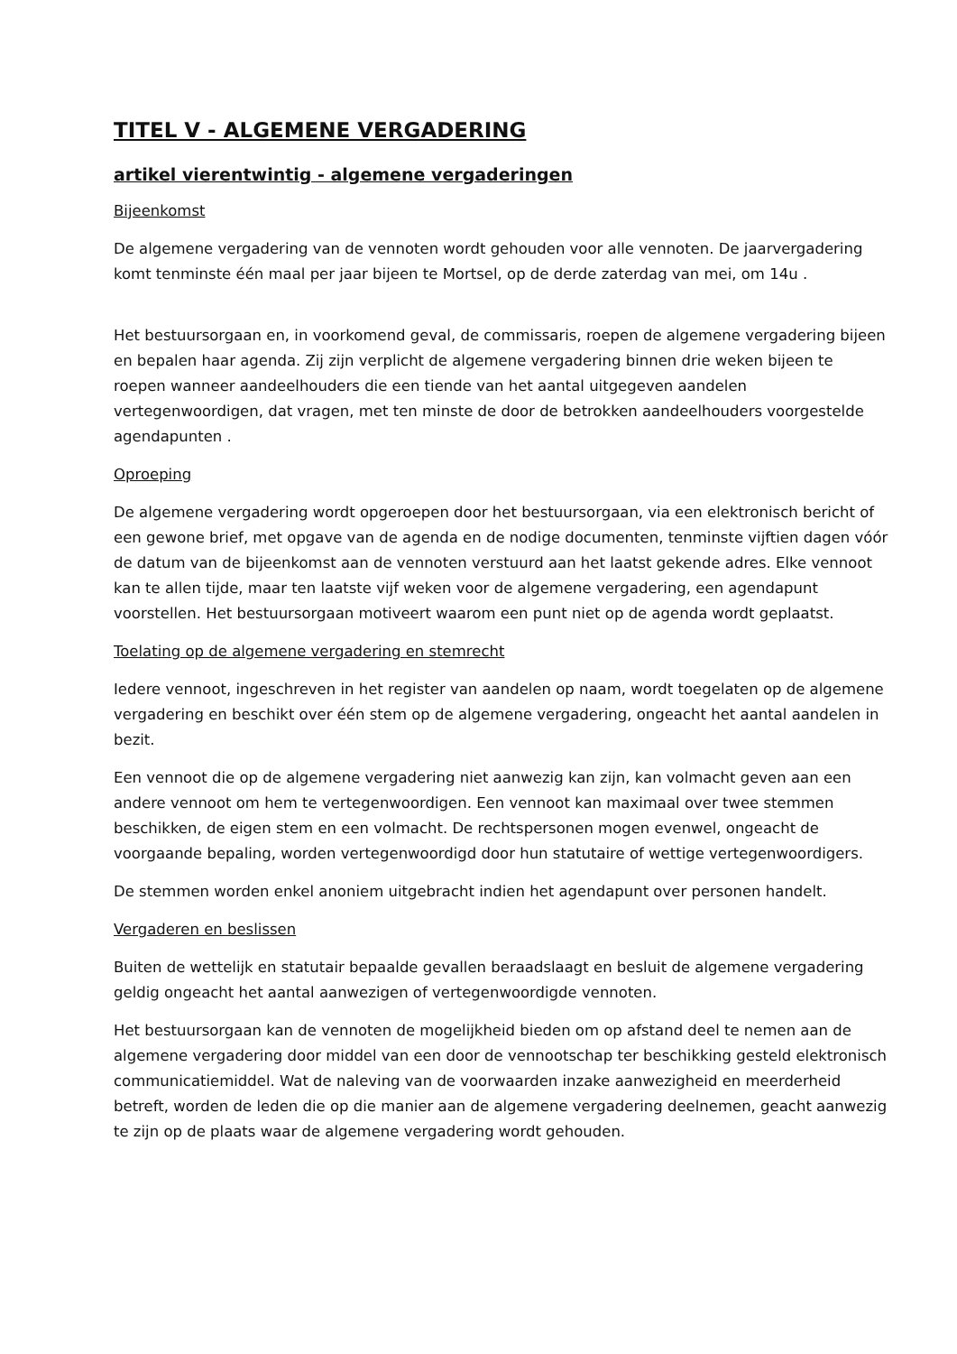TITEL V - ALGEMENE VERGADERING
artikel vierentwintig - algemene vergaderingen
Bijeenkomst
De algemene vergadering van de vennoten wordt gehouden voor alle vennoten. De jaarvergadering komt tenminste één maal per jaar bijeen te Mortsel, op de derde zaterdag van mei, om 14u .
Het bestuursorgaan en, in voorkomend geval, de commissaris, roepen de algemene vergadering bijeen en bepalen haar agenda. Zij zijn verplicht de algemene vergadering binnen drie weken bijeen te roepen wanneer aandeelhouders die een tiende van het aantal uitgegeven aandelen vertegenwoordigen, dat vragen, met ten minste de door de betrokken aandeelhouders voorgestelde agendapunten .
Oproeping
De algemene vergadering wordt opgeroepen door het bestuursorgaan, via een elektronisch bericht of een gewone brief, met opgave van de agenda en de nodige documenten, tenminste vijftien dagen vóór de datum van de bijeenkomst aan de vennoten verstuurd aan het laatst gekende adres. Elke vennoot kan te allen tijde, maar ten laatste vijf weken voor de algemene vergadering, een agendapunt voorstellen. Het bestuursorgaan motiveert waarom een punt niet op de agenda wordt geplaatst.
Toelating op de algemene vergadering en stemrecht
Iedere vennoot, ingeschreven in het register van aandelen op naam, wordt toegelaten op de algemene vergadering en beschikt over één stem op de algemene vergadering, ongeacht het aantal aandelen in bezit.
Een vennoot die op de algemene vergadering niet aanwezig kan zijn, kan volmacht geven aan een andere vennoot om hem te vertegenwoordigen. Een vennoot kan maximaal over twee stemmen beschikken, de eigen stem en een volmacht. De rechtspersonen mogen evenwel, ongeacht de voorgaande bepaling, worden vertegenwoordigd door hun statutaire of wettige vertegenwoordigers.
De stemmen worden enkel anoniem uitgebracht indien het agendapunt over personen handelt.
Vergaderen en beslissen
Buiten de wettelijk en statutair bepaalde gevallen beraadslaagt en besluit de algemene vergadering geldig ongeacht het aantal aanwezigen of vertegenwoordigde vennoten.
Het bestuursorgaan kan de vennoten de mogelijkheid bieden om op afstand deel te nemen aan de algemene vergadering door middel van een door de vennootschap ter beschikking gesteld elektronisch communicatiemiddel. Wat de naleving van de voorwaarden inzake aanwezigheid en meerderheid betreft, worden de leden die op die manier aan de algemene vergadering deelnemen, geacht aanwezig te zijn op de plaats waar de algemene vergadering wordt gehouden.